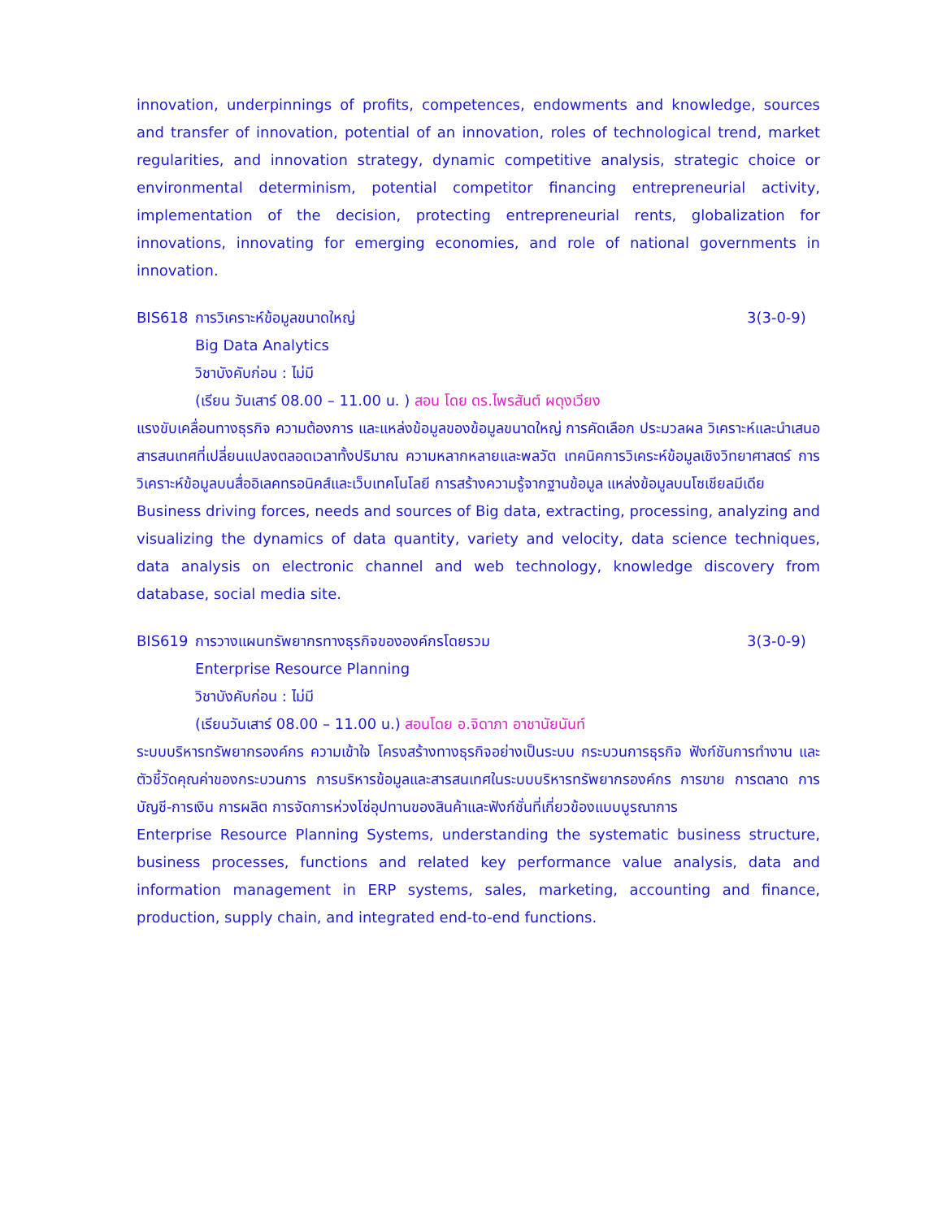innovation, underpinnings of profits, competences, endowments and knowledge, sources and transfer of innovation, potential of an innovation, roles of technological trend, market regularities, and innovation strategy, dynamic competitive analysis, strategic choice or environmental determinism, potential competitor financing entrepreneurial activity, implementation of the decision, protecting entrepreneurial rents, globalization for innovations, innovating for emerging economies, and role of national governments in innovation.
BIS618 การวิเคราะห์ข้อมูลขนาดใหญ่ 3(3-0-9)
Big Data Analytics
วิชาบังคับก่อน : ไม่มี
(เรียน วันเสาร์ 08.00 – 11.00 น. ) สอน โดย ดร.ไพรสันต์ ผดุงเวียง
แรงขับเคลื่อนทางธุรกิจ ความต้องการ และแหล่งข้อมูลของข้อมูลขนาดใหญ่ การคัดเลือก ประมวลผล วิเคราะห์และนำเสนอสารสนเทศที่เปลี่ยนแปลงตลอดเวลาทั้งปริมาณ ความหลากหลายและพลวัต เทคนิคการวิเคระห์ข้อมูลเชิงวิทยาศาสตร์ การวิเคราะห์ข้อมูลบนสื่ออิเลคทรอนิคส์และเว็บเทคโนโลยี การสร้างความรู้จากฐานข้อมูล แหล่งข้อมูลบนโซเชียลมีเดีย
Business driving forces, needs and sources of Big data, extracting, processing, analyzing and visualizing the dynamics of data quantity, variety and velocity, data science techniques, data analysis on electronic channel and web technology, knowledge discovery from database, social media site.
BIS619 การวางแผนทรัพยากรทางธุรกิจขององค์กรโดยรวม 3(3-0-9)
Enterprise Resource Planning
วิชาบังคับก่อน : ไม่มี
(เรียนวันเสาร์ 08.00 – 11.00 น.) สอนโดย อ.จิดาภา อาชานัยนันท์
ระบบบริหารทรัพยากรองค์กร ความเข้าใจ โครงสร้างทางธุรกิจอย่างเป็นระบบ กระบวนการธุรกิจ ฟังก์ชันการทำงาน และ ตัวชี้วัดคุณค่าของกระบวนการ การบริหารข้อมูลและสารสนเทศในระบบบริหารทรัพยากรองค์กร การขาย การตลาด การบัญชี-การเงิน การผลิต การจัดการห่วงโซ่อุปทานของสินค้าและฟังก์ชั่นที่เกี่ยวข้องแบบบูรณาการ
Enterprise Resource Planning Systems, understanding the systematic business structure, business processes, functions and related key performance value analysis, data and information management in ERP systems, sales, marketing, accounting and finance, production, supply chain, and integrated end-to-end functions.